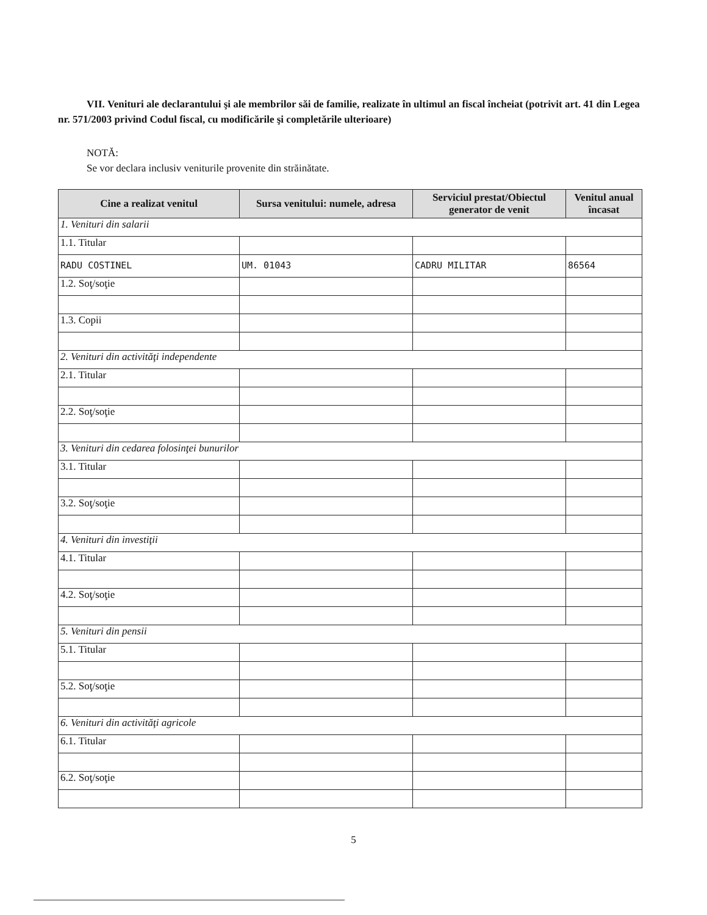VII. Venituri ale declarantului şi ale membrilor săi de familie, realizate în ultimul an fiscal încheiat (potrivit art. 41 din Legea nr. 571/2003 privind Codul fiscal, cu modificările şi completările ulterioare)
NOTĂ:
Se vor declara inclusiv veniturile provenite din străinătate.
| Cine a realizat venitul | Sursa venitului: numele, adresa | Serviciul prestat/Obiectul generator de venit | Venitul anual încasat |
| --- | --- | --- | --- |
| 1. Venituri din salarii | | | |
| 1.1. Titular | | | |
| RADU COSTINEL | UM. 01043 | CADRU MILITAR | 86564 |
| 1.2. Soţ/soţie | | | |
| 1.3. Copii | | | |
| 2. Venituri din activităţi independente | | | |
| 2.1. Titular | | | |
| 2.2. Soţ/soţie | | | |
| 3. Venituri din cedarea folosinţei bunurilor | | | |
| 3.1. Titular | | | |
| 3.2. Soţ/soţie | | | |
| 4. Venituri din investiţii | | | |
| 4.1. Titular | | | |
| 4.2. Soţ/soţie | | | |
| 5. Venituri din pensii | | | |
| 5.1. Titular | | | |
| 5.2. Soţ/soţie | | | |
| 6. Venituri din activităţi agricole | | | |
| 6.1. Titular | | | |
| 6.2. Soţ/soţie | | | |
5